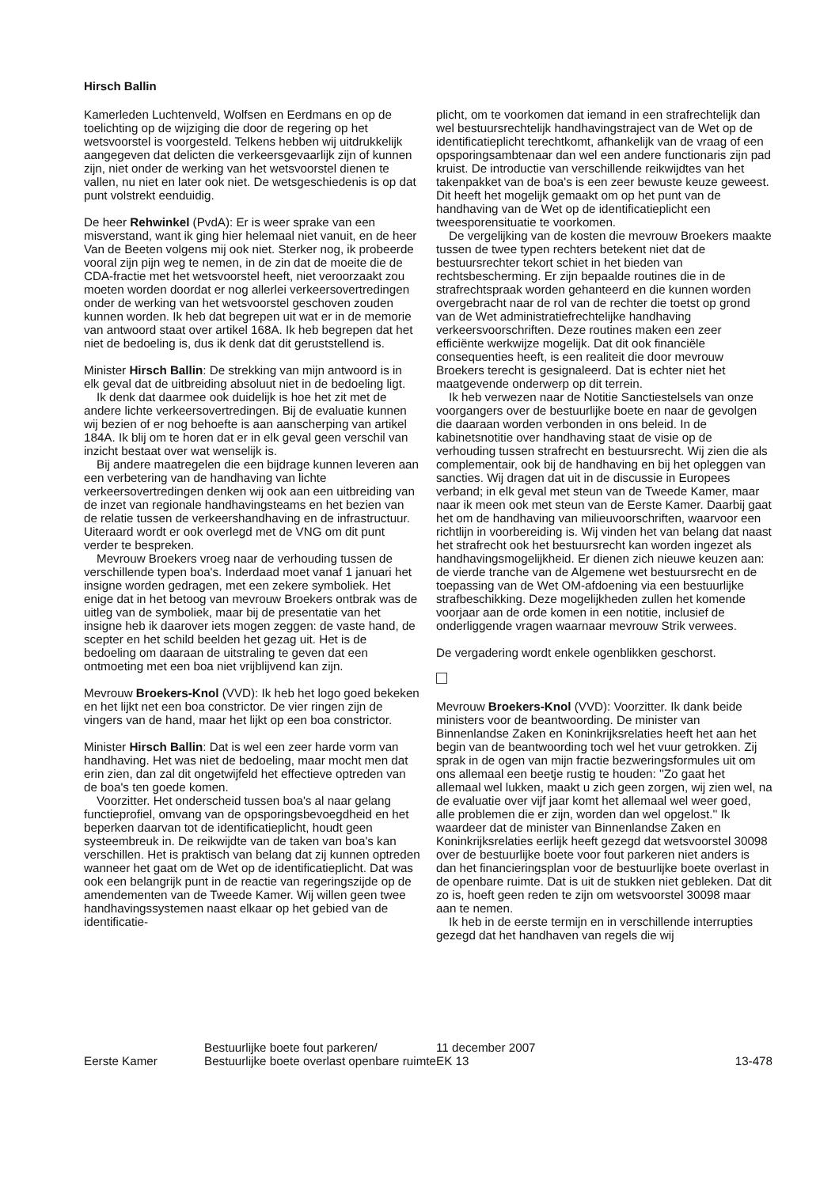Hirsch Ballin
Kamerleden Luchtenveld, Wolfsen en Eerdmans en op de toelichting op de wijziging die door de regering op het wetsvoorstel is voorgesteld. Telkens hebben wij uitdrukkelijk aangegeven dat delicten die verkeersgevaarlijk zijn of kunnen zijn, niet onder de werking van het wetsvoorstel dienen te vallen, nu niet en later ook niet. De wetsgeschiedenis is op dat punt volstrekt eenduidig.
De heer Rehwinkel (PvdA): Er is weer sprake van een misverstand, want ik ging hier helemaal niet vanuit, en de heer Van de Beeten volgens mij ook niet. Sterker nog, ik probeerde vooral zijn pijn weg te nemen, in de zin dat de moeite die de CDA-fractie met het wetsvoorstel heeft, niet veroorzaakt zou moeten worden doordat er nog allerlei verkeersovertredingen onder de werking van het wetsvoorstel geschoven zouden kunnen worden. Ik heb dat begrepen uit wat er in de memorie van antwoord staat over artikel 168A. Ik heb begrepen dat het niet de bedoeling is, dus ik denk dat dit geruststellend is.
Minister Hirsch Ballin: De strekking van mijn antwoord is in elk geval dat de uitbreiding absoluut niet in de bedoeling ligt.
Ik denk dat daarmee ook duidelijk is hoe het zit met de andere lichte verkeersovertredingen. Bij de evaluatie kunnen wij bezien of er nog behoefte is aan aanscherping van artikel 184A. Ik blij om te horen dat er in elk geval geen verschil van inzicht bestaat over wat wenselijk is.
Bij andere maatregelen die een bijdrage kunnen leveren aan een verbetering van de handhaving van lichte verkeersovertredingen denken wij ook aan een uitbreiding van de inzet van regionale handhavingsteams en het bezien van de relatie tussen de verkeershandhaving en de infrastructuur. Uiteraard wordt er ook overlegd met de VNG om dit punt verder te bespreken.
Mevrouw Broekers vroeg naar de verhouding tussen de verschillende typen boa's. Inderdaad moet vanaf 1 januari het insigne worden gedragen, met een zekere symboliek. Het enige dat in het betoog van mevrouw Broekers ontbrak was de uitleg van de symboliek, maar bij de presentatie van het insigne heb ik daarover iets mogen zeggen: de vaste hand, de scepter en het schild beelden het gezag uit. Het is de bedoeling om daaraan de uitstraling te geven dat een ontmoeting met een boa niet vrijblijvend kan zijn.
Mevrouw Broekers-Knol (VVD): Ik heb het logo goed bekeken en het lijkt net een boa constrictor. De vier ringen zijn de vingers van de hand, maar het lijkt op een boa constrictor.
Minister Hirsch Ballin: Dat is wel een zeer harde vorm van handhaving. Het was niet de bedoeling, maar mocht men dat erin zien, dan zal dit ongetwijfeld het effectieve optreden van de boa's ten goede komen.
Voorzitter. Het onderscheid tussen boa's al naar gelang functieprofiel, omvang van de opsporingsbevoegdheid en het beperken daarvan tot de identificatieplicht, houdt geen systeembreuk in. De reikwijdte van de taken van boa's kan verschillen. Het is praktisch van belang dat zij kunnen optreden wanneer het gaat om de Wet op de identificatieplicht. Dat was ook een belangrijk punt in de reactie van regeringszijde op de amendementen van de Tweede Kamer. Wij willen geen twee handhavingssystemen naast elkaar op het gebied van de identificatie-
plicht, om te voorkomen dat iemand in een strafrechtelijk dan wel bestuursrechtelijk handhavingstraject van de Wet op de identificatieplicht terechtkomt, afhankelijk van de vraag of een opsporingsambtenaar dan wel een andere functionaris zijn pad kruist. De introductie van verschillende reikwijdtes van het takenpakket van de boa's is een zeer bewuste keuze geweest. Dit heeft het mogelijk gemaakt om op het punt van de handhaving van de Wet op de identificatieplicht een tweesporensituatie te voorkomen.
De vergelijking van de kosten die mevrouw Broekers maakte tussen de twee typen rechters betekent niet dat de bestuursrechter tekort schiet in het bieden van rechtsbescherming. Er zijn bepaalde routines die in de strafrechtspraak worden gehanteerd en die kunnen worden overgebracht naar de rol van de rechter die toetst op grond van de Wet administratiefrechtelijke handhaving verkeersvoorschriften. Deze routines maken een zeer efficiënte werkwijze mogelijk. Dat dit ook financiële consequenties heeft, is een realiteit die door mevrouw Broekers terecht is gesignaleerd. Dat is echter niet het maatgevende onderwerp op dit terrein.
Ik heb verwezen naar de Notitie Sanctiestelsels van onze voorgangers over de bestuurlijke boete en naar de gevolgen die daaraan worden verbonden in ons beleid. In de kabinetsnotitie over handhaving staat de visie op de verhouding tussen strafrecht en bestuursrecht. Wij zien die als complementair, ook bij de handhaving en bij het opleggen van sancties. Wij dragen dat uit in de discussie in Europees verband; in elk geval met steun van de Tweede Kamer, maar naar ik meen ook met steun van de Eerste Kamer. Daarbij gaat het om de handhaving van milieuvoorschriften, waarvoor een richtlijn in voorbereiding is. Wij vinden het van belang dat naast het strafrecht ook het bestuursrecht kan worden ingezet als handhavingsmogelijkheid. Er dienen zich nieuwe keuzen aan: de vierde tranche van de Algemene wet bestuursrecht en de toepassing van de Wet OM-afdoening via een bestuurlijke strafbeschikking. Deze mogelijkheden zullen het komende voorjaar aan de orde komen in een notitie, inclusief de onderliggende vragen waarnaar mevrouw Strik verwees.
De vergadering wordt enkele ogenblikken geschorst.
Mevrouw Broekers-Knol (VVD): Voorzitter. Ik dank beide ministers voor de beantwoording. De minister van Binnenlandse Zaken en Koninkrijksrelaties heeft het aan het begin van de beantwoording toch wel het vuur getrokken. Zij sprak in de ogen van mijn fractie bezweringsformules uit om ons allemaal een beetje rustig te houden: ''Zo gaat het allemaal wel lukken, maakt u zich geen zorgen, wij zien wel, na de evaluatie over vijf jaar komt het allemaal wel weer goed, alle problemen die er zijn, worden dan wel opgelost.'' Ik waardeer dat de minister van Binnenlandse Zaken en Koninkrijksrelaties eerlijk heeft gezegd dat wetsvoorstel 30098 over de bestuurlijke boete voor fout parkeren niet anders is dan het financieringsplan voor de bestuurlijke boete overlast in de openbare ruimte. Dat is uit de stukken niet gebleken. Dat dit zo is, hoeft geen reden te zijn om wetsvoorstel 30098 maar aan te nemen.
Ik heb in de eerste termijn en in verschillende interrupties gezegd dat het handhaven van regels die wij
Eerste Kamer
Bestuurlijke boete fout parkeren/
Bestuurlijke boete overlast openbare ruimte
11 december 2007
EK 13
13-478